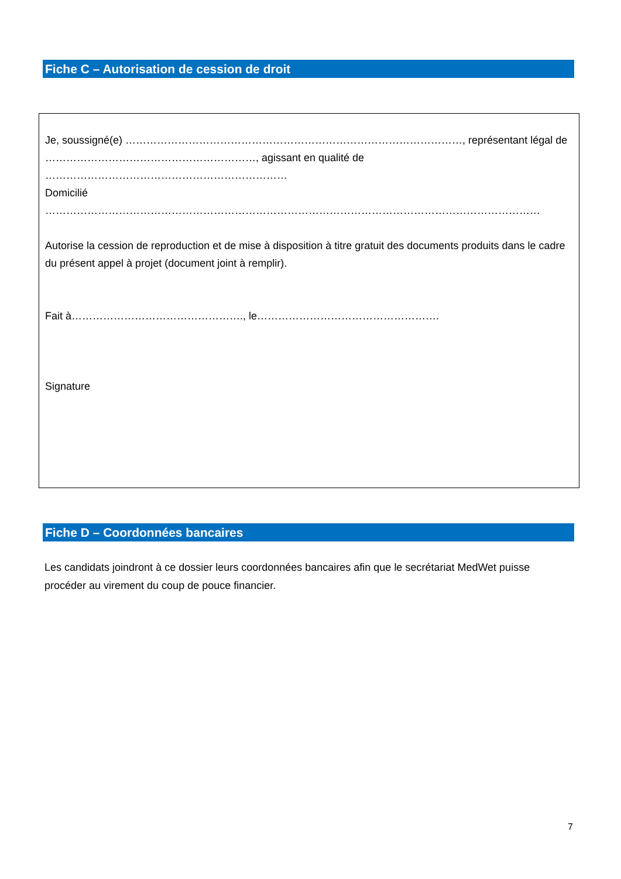Fiche C – Autorisation de cession de droit
Je, soussigné(e) ……………………………………………………………………………………, représentant légal de ……………………………………………………, agissant en qualité de ……………………………………………………………
Domicilié ……………………………………………………………………………………………………………………………
Autorise la cession de reproduction et de mise à disposition à titre gratuit des documents produits dans le cadre du présent appel à projet (document joint à remplir).
Fait à…………………………………………., le…………………………………………….
Signature
Fiche D – Coordonnées bancaires
Les candidats joindront à ce dossier leurs coordonnées bancaires afin que le secrétariat MedWet puisse procéder au virement du coup de pouce financier.
7